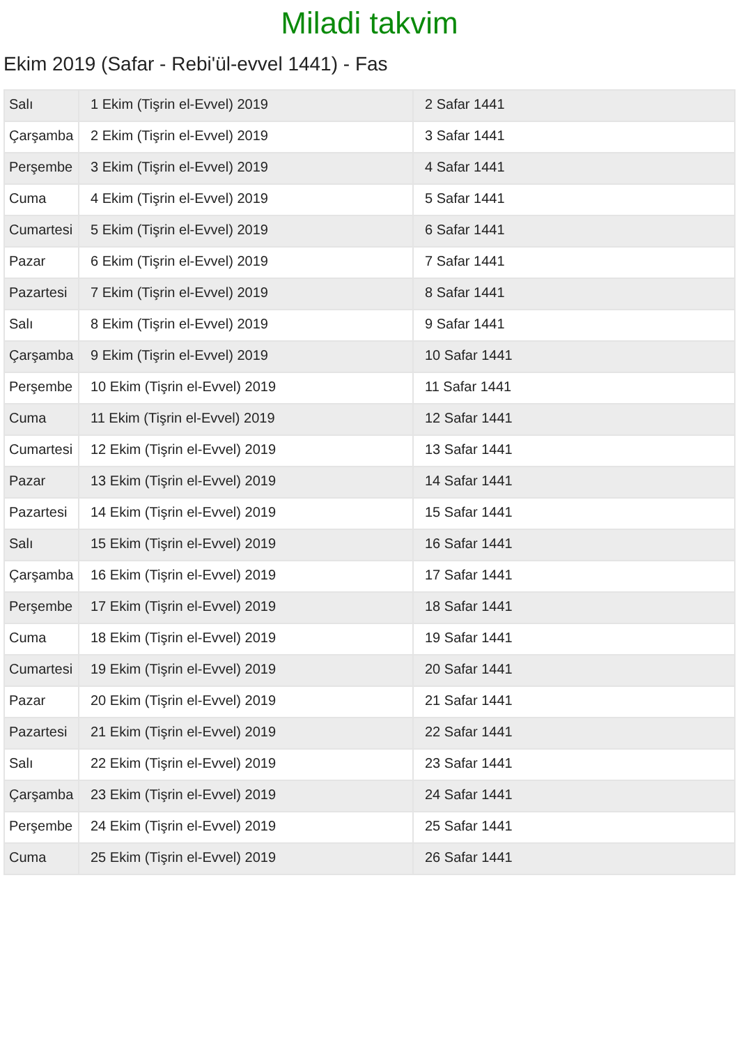Miladi takvim
Ekim 2019 (Safar - Rebi'ül-evvel 1441) - Fas
| Salı | 1 Ekim (Tişrin el-Evvel) 2019 | 2 Safar 1441 |
| Çarşamba | 2 Ekim (Tişrin el-Evvel) 2019 | 3 Safar 1441 |
| Perşembe | 3 Ekim (Tişrin el-Evvel) 2019 | 4 Safar 1441 |
| Cuma | 4 Ekim (Tişrin el-Evvel) 2019 | 5 Safar 1441 |
| Cumartesi | 5 Ekim (Tişrin el-Evvel) 2019 | 6 Safar 1441 |
| Pazar | 6 Ekim (Tişrin el-Evvel) 2019 | 7 Safar 1441 |
| Pazartesi | 7 Ekim (Tişrin el-Evvel) 2019 | 8 Safar 1441 |
| Salı | 8 Ekim (Tişrin el-Evvel) 2019 | 9 Safar 1441 |
| Çarşamba | 9 Ekim (Tişrin el-Evvel) 2019 | 10 Safar 1441 |
| Perşembe | 10 Ekim (Tişrin el-Evvel) 2019 | 11 Safar 1441 |
| Cuma | 11 Ekim (Tişrin el-Evvel) 2019 | 12 Safar 1441 |
| Cumartesi | 12 Ekim (Tişrin el-Evvel) 2019 | 13 Safar 1441 |
| Pazar | 13 Ekim (Tişrin el-Evvel) 2019 | 14 Safar 1441 |
| Pazartesi | 14 Ekim (Tişrin el-Evvel) 2019 | 15 Safar 1441 |
| Salı | 15 Ekim (Tişrin el-Evvel) 2019 | 16 Safar 1441 |
| Çarşamba | 16 Ekim (Tişrin el-Evvel) 2019 | 17 Safar 1441 |
| Perşembe | 17 Ekim (Tişrin el-Evvel) 2019 | 18 Safar 1441 |
| Cuma | 18 Ekim (Tişrin el-Evvel) 2019 | 19 Safar 1441 |
| Cumartesi | 19 Ekim (Tişrin el-Evvel) 2019 | 20 Safar 1441 |
| Pazar | 20 Ekim (Tişrin el-Evvel) 2019 | 21 Safar 1441 |
| Pazartesi | 21 Ekim (Tişrin el-Evvel) 2019 | 22 Safar 1441 |
| Salı | 22 Ekim (Tişrin el-Evvel) 2019 | 23 Safar 1441 |
| Çarşamba | 23 Ekim (Tişrin el-Evvel) 2019 | 24 Safar 1441 |
| Perşembe | 24 Ekim (Tişrin el-Evvel) 2019 | 25 Safar 1441 |
| Cuma | 25 Ekim (Tişrin el-Evvel) 2019 | 26 Safar 1441 |